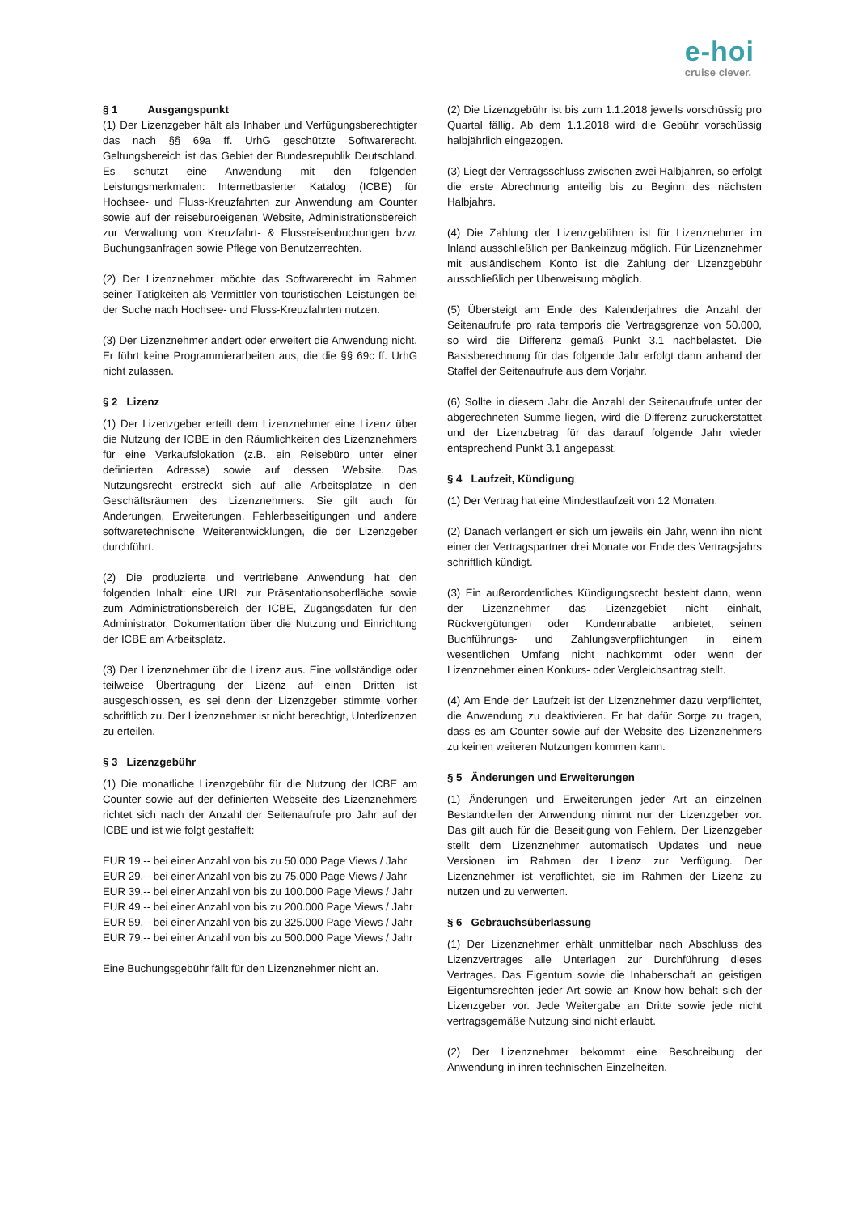e-hoi
cruise clever.
§ 1 Ausgangspunkt
(1) Der Lizenzgeber hält als Inhaber und Verfügungsberechtigter das nach §§ 69a ff. UrhG geschützte Softwarerecht. Geltungsbereich ist das Gebiet der Bundesrepublik Deutschland. Es schützt eine Anwendung mit den folgenden Leistungsmerkmalen: Internetbasierter Katalog (ICBE) für Hochsee- und Fluss-Kreuzfahrten zur Anwendung am Counter sowie auf der reisebüroeigenen Website, Administrationsbereich zur Verwaltung von Kreuzfahrt- & Flussreisenbuchungen bzw. Buchungsanfragen sowie Pflege von Benutzerrechten.
(2) Der Lizenznehmer möchte das Softwarerecht im Rahmen seiner Tätigkeiten als Vermittler von touristischen Leistungen bei der Suche nach Hochsee- und Fluss-Kreuzfahrten nutzen.
(3) Der Lizenznehmer ändert oder erweitert die Anwendung nicht. Er führt keine Programmierarbeiten aus, die die §§ 69c ff. UrhG nicht zulassen.
§ 2 Lizenz
(1) Der Lizenzgeber erteilt dem Lizenznehmer eine Lizenz über die Nutzung der ICBE in den Räumlichkeiten des Lizenznehmers für eine Verkaufslokation (z.B. ein Reisebüro unter einer definierten Adresse) sowie auf dessen Website. Das Nutzungsrecht erstreckt sich auf alle Arbeitsplätze in den Geschäftsräumen des Lizenznehmers. Sie gilt auch für Änderungen, Erweiterungen, Fehlerbeseitigungen und andere softwaretechnische Weiterentwicklungen, die der Lizenzgeber durchführt.
(2) Die produzierte und vertriebene Anwendung hat den folgenden Inhalt: eine URL zur Präsentationsoberfläche sowie zum Administrationsbereich der ICBE, Zugangsdaten für den Administrator, Dokumentation über die Nutzung und Einrichtung der ICBE am Arbeitsplatz.
(3) Der Lizenznehmer übt die Lizenz aus. Eine vollständige oder teilweise Übertragung der Lizenz auf einen Dritten ist ausgeschlossen, es sei denn der Lizenzgeber stimmte vorher schriftlich zu. Der Lizenznehmer ist nicht berechtigt, Unterlizenzen zu erteilen.
§ 3 Lizenzgebühr
(1) Die monatliche Lizenzgebühr für die Nutzung der ICBE am Counter sowie auf der definierten Webseite des Lizenznehmers richtet sich nach der Anzahl der Seitenaufrufe pro Jahr auf der ICBE und ist wie folgt gestaffelt:
EUR 19,-- bei einer Anzahl von bis zu 50.000 Page Views / Jahr
EUR 29,-- bei einer Anzahl von bis zu 75.000 Page Views / Jahr
EUR 39,-- bei einer Anzahl von bis zu 100.000 Page Views / Jahr
EUR 49,-- bei einer Anzahl von bis zu 200.000 Page Views / Jahr
EUR 59,-- bei einer Anzahl von bis zu 325.000 Page Views / Jahr
EUR 79,-- bei einer Anzahl von bis zu 500.000 Page Views / Jahr
Eine Buchungsgebühr fällt für den Lizenznehmer nicht an.
(2) Die Lizenzgebühr ist bis zum 1.1.2018 jeweils vorschüssig pro Quartal fällig. Ab dem 1.1.2018 wird die Gebühr vorschüssig halbjährlich eingezogen.
(3) Liegt der Vertragsschluss zwischen zwei Halbjahren, so erfolgt die erste Abrechnung anteilig bis zu Beginn des nächsten Halbjahrs.
(4) Die Zahlung der Lizenzgebühren ist für Lizenznehmer im Inland ausschließlich per Bankeinzug möglich. Für Lizenznehmer mit ausländischem Konto ist die Zahlung der Lizenzgebühr ausschließlich per Überweisung möglich.
(5) Übersteigt am Ende des Kalenderjahres die Anzahl der Seitenaufrufe pro rata temporis die Vertragsgrenze von 50.000, so wird die Differenz gemäß Punkt 3.1 nachbelastet. Die Basisberechnung für das folgende Jahr erfolgt dann anhand der Staffel der Seitenaufrufe aus dem Vorjahr.
(6) Sollte in diesem Jahr die Anzahl der Seitenaufrufe unter der abgerechneten Summe liegen, wird die Differenz zurückerstattet und der Lizenzbetrag für das darauf folgende Jahr wieder entsprechend Punkt 3.1 angepasst.
§ 4 Laufzeit, Kündigung
(1) Der Vertrag hat eine Mindestlaufzeit von 12 Monaten.
(2) Danach verlängert er sich um jeweils ein Jahr, wenn ihn nicht einer der Vertragspartner drei Monate vor Ende des Vertragsjahrs schriftlich kündigt.
(3) Ein außerordentliches Kündigungsrecht besteht dann, wenn der Lizenznehmer das Lizenzgebiet nicht einhält, Rückvergütungen oder Kundenrabatte anbietet, seinen Buchführungs- und Zahlungsverpflichtungen in einem wesentlichen Umfang nicht nachkommt oder wenn der Lizenznehmer einen Konkurs- oder Vergleichsantrag stellt.
(4) Am Ende der Laufzeit ist der Lizenznehmer dazu verpflichtet, die Anwendung zu deaktivieren. Er hat dafür Sorge zu tragen, dass es am Counter sowie auf der Website des Lizenznehmers zu keinen weiteren Nutzungen kommen kann.
§ 5 Änderungen und Erweiterungen
(1) Änderungen und Erweiterungen jeder Art an einzelnen Bestandteilen der Anwendung nimmt nur der Lizenzgeber vor. Das gilt auch für die Beseitigung von Fehlern. Der Lizenzgeber stellt dem Lizenznehmer automatisch Updates und neue Versionen im Rahmen der Lizenz zur Verfügung. Der Lizenznehmer ist verpflichtet, sie im Rahmen der Lizenz zu nutzen und zu verwerten.
§ 6 Gebrauchsüberlassung
(1) Der Lizenznehmer erhält unmittelbar nach Abschluss des Lizenzvertrages alle Unterlagen zur Durchführung dieses Vertrages. Das Eigentum sowie die Inhaberschaft an geistigen Eigentumsrechten jeder Art sowie an Know-how behält sich der Lizenzgeber vor. Jede Weitergabe an Dritte sowie jede nicht vertragsgemäße Nutzung sind nicht erlaubt.
(2) Der Lizenznehmer bekommt eine Beschreibung der Anwendung in ihren technischen Einzelheiten.